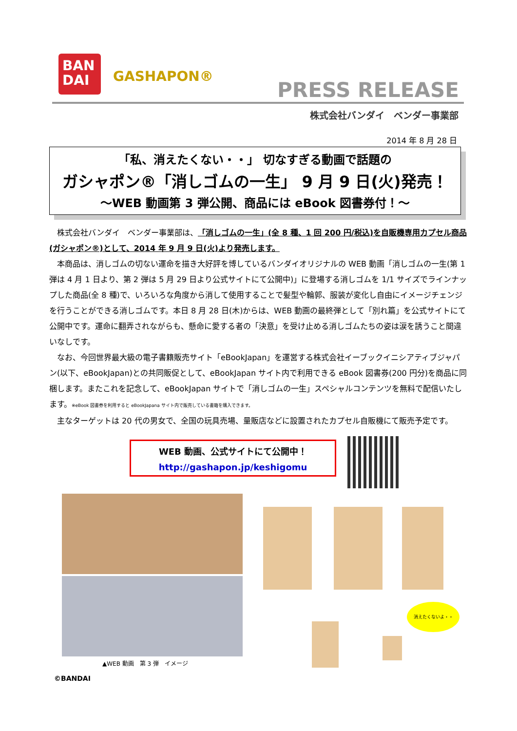BAN
DAI
GASHAPON®
PRESS RELEASE
株式会社バンダイ　ベンダー事業部
2014 年 8 月 28 日
「私、消えたくない・・」 切なすぎる動画で話題の
ガシャポン®「消しゴムの一生」 9 月 9 日(火)発売！
～WEB 動画第 3 弾公開、商品には eBook 図書券付！～
株式会社バンダイ　ベンダー事業部は、「消しゴムの一生」(全 8 種、1 回 200 円/税込)を自販機専用カプセル商品(ガシャポン®)として、2014 年 9 月 9 日(火)より発売します。
本商品は、消しゴムの切ない運命を描き大好評を博しているバンダイオリジナルの WEB 動画「消しゴムの一生(第 1 弾は 4 月 1 日より、第 2 弾は 5 月 29 日より公式サイトにて公開中)」に登場する消しゴムを 1/1 サイズでラインナップした商品(全 8 種)で、いろいろな角度から消して使用することで髪型や輪郭、服装が変化し自由にイメージチェンジを行うことができる消しゴムです。本日 8 月 28 日(木)からは、WEB 動画の最終弾として「別れ篇」を公式サイトにて公開中です。運命に翻弄されながらも、懸命に愛する者の「決意」を受け止める消しゴムたちの姿は涙を誘うこと間違いなしです。
なお、今回世界最大級の電子書籍販売サイト「eBookJapan」を運営する株式会社イーブックイニシアティブジャパン(以下、eBookJapan)との共同販促として、eBookJapan サイト内で利用できる eBook 図書券(200 円分)を商品に同梱します。またこれを記念して、eBookJapan サイトで「消しゴムの一生」スペシャルコンテンツを無料で配信いたします。※eBook 図書券を利用すると eBookJapana サイト内で販売している書籍を購入できます。
主なターゲットは 20 代の男女で、全国の玩具売場、量販店などに設置されたカプセル自販機にて販売予定です。
WEB 動画、公式サイトにて公開中！
http://gashapon.jp/keshigomu
消えたくないよ・・
▲WEB 動画　第 3 弾　イメージ
©BANDAI